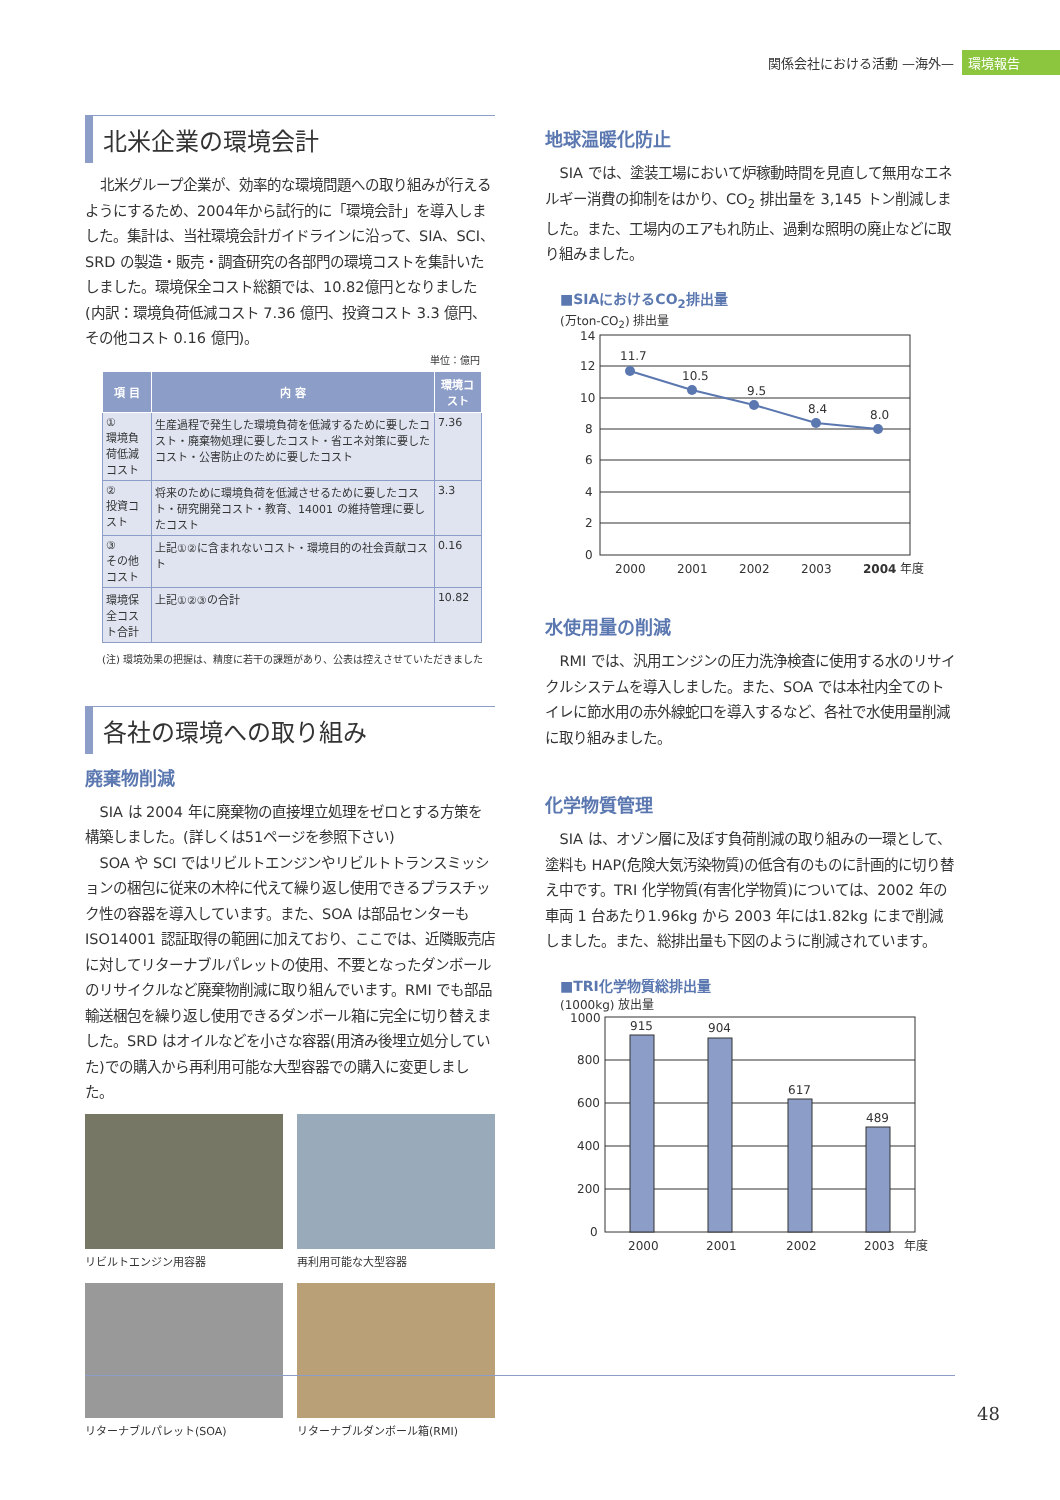関係会社における活動 —海外— 環境報告
北米企業の環境会計
北米グループ企業が、効率的な環境問題への取り組みが行えるようにするため、2004年から試行的に「環境会計」を導入しました。集計は、当社環境会計ガイドラインに沿って、SIA、SCI、SRD の製造・販売・調査研究の各部門の環境コストを集計いたしました。環境保全コスト総額では、10.82億円となりました(内訳：環境負荷低減コスト 7.36 億円、投資コスト 3.3 億円、その他コスト 0.16 億円)。
単位：億円
| 項 目 | 内 容 | 環境コスト |
| --- | --- | --- |
| ① 環境負荷低減コスト | 生産過程で発生した環境負荷を低減するために要したコスト・廃棄物処理に要したコスト・省エネ対策に要したコスト・公害防止のために要したコスト | 7.36 |
| ② 投資コスト | 将来のために環境負荷を低減させるために要したコスト・研究開発コスト・教育、14001 の維持管理に要したコスト | 3.3 |
| ③ その他コスト | 上記①②に含まれないコスト・環境目的の社会貢献コスト | 0.16 |
| 環境保全コスト合計 | 上記①②③の合計 | 10.82 |
(注) 環境効果の把握は、精度に若干の課題があり、公表は控えさせていただきました
各社の環境への取り組み
廃棄物削減
SIA は 2004 年に廃棄物の直接埋立処理をゼロとする方策を構築しました。(詳しくは51ページを参照下さい)
SOA や SCI ではリビルトエンジンやリビルトトランスミッションの梱包に従来の木枠に代えて繰り返し使用できるプラスチック性の容器を導入しています。また、SOA は部品センターも ISO14001 認証取得の範囲に加えており、ここでは、近隣販売店に対してリターナブルパレットの使用、不要となったダンボールのリサイクルなど廃棄物削減に取り組んでいます。RMI でも部品輸送梱包を繰り返し使用できるダンボール箱に完全に切り替えました。SRD はオイルなどを小さな容器(用済み後埋立処分していた)での購入から再利用可能な大型容器での購入に変更しました。
リビルトエンジン用容器
再利用可能な大型容器
リターナブルパレット(SOA)
リターナブルダンボール箱(RMI)
地球温暖化防止
SIA では、塗装工場において炉稼動時間を見直して無用なエネルギー消費の抑制をはかり、CO<sub>2</sub> 排出量を 3,145 トン削減しました。また、工場内のエアもれ防止、過剰な照明の廃止などに取り組みました。
■SIAにおけるCO<sub>2</sub>排出量
(万ton-CO<sub>2</sub>) 排出量
11.7
10.5
9.5
8.4
8.0
14
12
10
8
6
4
2
0
2000
2001
2002
2003
2004
年度
水使用量の削減
RMI では、汎用エンジンの圧力洗浄検査に使用する水のリサイクルシステムを導入しました。また、SOA では本社内全てのトイレに節水用の赤外線蛇口を導入するなど、各社で水使用量削減に取り組みました。
化学物質管理
SIA は、オゾン層に及ぼす負荷削減の取り組みの一環として、塗料も HAP(危険大気汚染物質)の低含有のものに計画的に切り替え中です。TRI 化学物質(有害化学物質)については、2002 年の車両 1 台あたり1.96kg から 2003 年には1.82kg にまで削減しました。また、総排出量も下図のように削減されています。
■TRI化学物質総排出量
(1000kg) 放出量
915
904
617
489
1000
800
600
400
200
0
2000
2001
2002
2003
年度
48